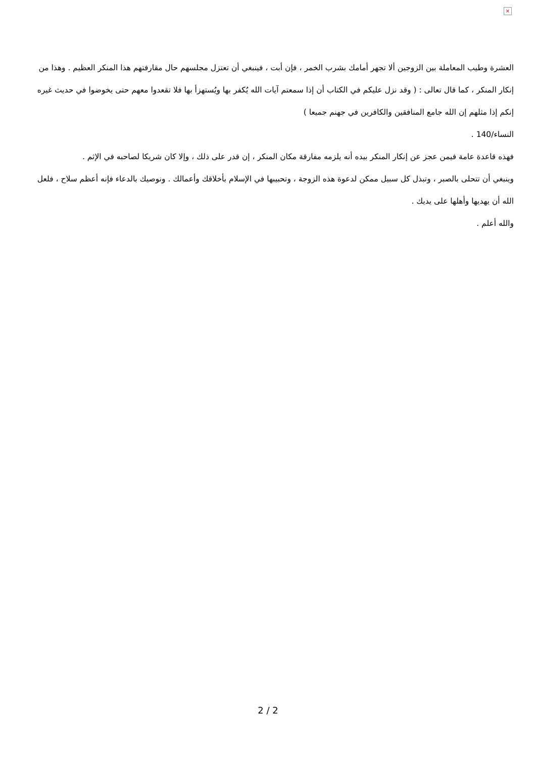×
العشرة وطيب المعاملة بين الزوجين ألا تجهر أمامك بشرب الخمر ، فإن أبت ، فينبغي أن تعتزل مجلسهم حال مقارفتهم هذا المنكر العظيم . وهذا من إنكار المنكر ، كما قال تعالى : ( وقد نزل عليكم في الكتاب أن إذا سمعتم آيات الله يُكفر بها ويُستهزأ بها فلا تقعدوا معهم حتى يخوضوا في حديث غيره إنكم إذا مثلهم إن الله جامع المنافقين والكافرين في جهنم جميعا )
النساء/140 .
فهذه قاعدة عامة فيمن عجز عن إنكار المنكر بيده أنه يلزمه مفارقة مكان المنكر ، إن قدر على ذلك ، وإلا كان شريكا لصاحبه في الإثم .
وينبغي أن تتحلى بالصبر ، وتبذل كل سبيل ممكن لدعوة هذه الزوجة ، وتحبيبها في الإسلام بأخلاقك وأعمالك . ونوصيك بالدعاء فإنه أعظم سلاح ، فلعل الله أن يهديها وأهلها على يديك .
والله أعلم .
2 / 2